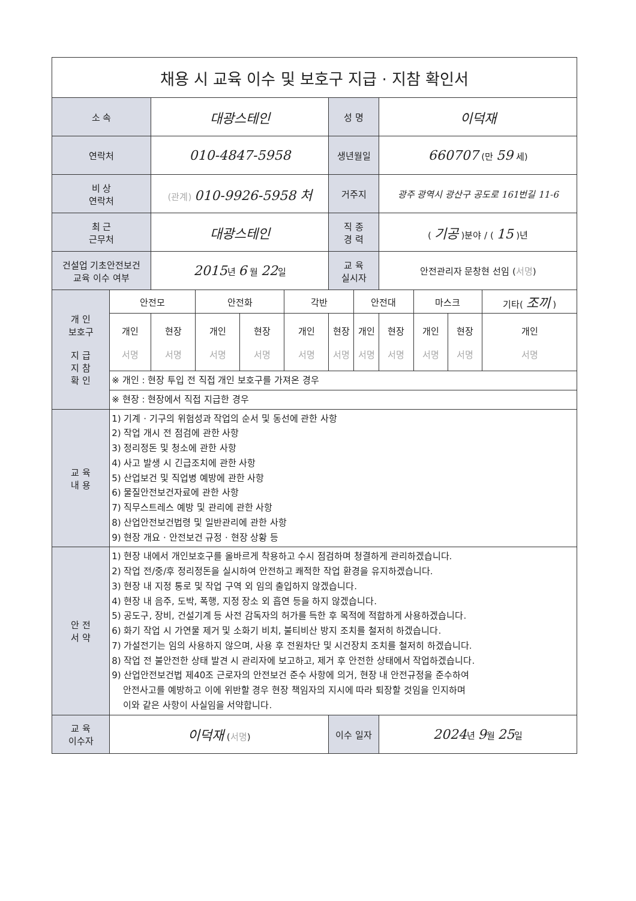| 채용 시 교육 이수 및 보호구 지급 · 지참 확인서 | | | | | | | | | | | |
| 소 속 | | 대광스테인 | | | | 성 명 | | 이덕재 | | | |
| 연락처 | | 010-4847-5958 | | | | 생년월일 | | 660707 (만 59 세) | | | |
| 비 상 연락처 | | (관계) 010-9926-5958 처 | | | | 거주지 | | 광주 광역시 광산구 공도로 161번길 11-6 | | | |
| 최 근 근무처 | | 대광스테인 | | | | 직 종 경 력 | | ( 기공 )분야 / ( 15 )년 | | | |
| 건설업 기초안전보건 교육 이수 여부 | | 2015 년 6 월 22 일 | | | | 교 육 실시자 | | 안전관리자 문창현 선임 ( 서명 ) | | | |
| 개 인 보호구 지 급 지 참 확 인 | 안전모 | | 안전화 | | 각반 | | 안전대 | | 마스크 | | 기타( 조끼 ) |
| | 개인 서명 | 현장 서명 | 개인 서명 | 현장 서명 | 개인 서명 | 현장 서명 | 개인 서명 | 현장 서명 | 개인 서명 | 현장 서명 | 개인 서명 |
| | ※ 개인 : 현장 투입 전 직접 개인 보호구를 가져온 경우 | | | | | | | | | | |
| | ※ 현장 : 현장에서 직접 지급한 경우 | | | | | | | | | | |
| 교 육 내 용 | 1) 기계 · 기구의 위험성과 작업의 순서 및 동선에 관한 사항 2) 작업 개시 전 점검에 관한 사항 3) 정리정돈 및 청소에 관한 사항 4) 사고 발생 시 긴급조치에 관한 사항 5) 산업보건 및 직업병 예방에 관한 사항 6) 물질안전보건자료에 관한 사항 7) 직무스트레스 예방 및 관리에 관한 사항 8) 산업안전보건법령 및 일반관리에 관한 사항 9) 현장 개요 · 안전보건 규정 · 현장 상황 등 | | | | | | | | | | |
| 안 전 서 약 | 1) 현장 내에서 개인보호구를 올바르게 착용하고 수시 점검하며 청결하게 관리하겠습니다. 2) 작업 전/중/후 정리정돈을 실시하여 안전하고 쾌적한 작업 환경을 유지하겠습니다. 3) 현장 내 지정 통로 및 작업 구역 외 임의 출입하지 않겠습니다. 4) 현장 내 음주, 도박, 폭행, 지정 장소 외 흡연 등을 하지 않겠습니다. 5) 공도구, 장비, 건설기계 등 사전 감독자의 허가를 득한 후 목적에 적합하게 사용하겠습니다. 6) 화기 작업 시 가연물 제거 및 소화기 비치, 불티비산 방지 조치를 철저히 하겠습니다. 7) 가설전기는 임의 사용하지 않으며, 사용 후 전원차단 및 시건장치 조치를 철저히 하겠습니다. 8) 작업 전 불안전한 상태 발견 시 관리자에 보고하고, 제거 후 안전한 상태에서 작업하겠습니다. 9) 산업안전보건법 제40조 근로자의 안전보건 준수 사항에 의거, 현장 내 안전규정을 준수하여 안전사고를 예방하고 이에 위반할 경우 현장 책임자의 지시에 따라 퇴장할 것임을 인지하며 이와 같은 사항이 사실임을 서약합니다. | | | | | | | | | | |
| 교 육 이수자 | 이덕재 ( 서명 ) | | | | | 이수 일자 | | 2024 년 9 월 25 일 | | | |